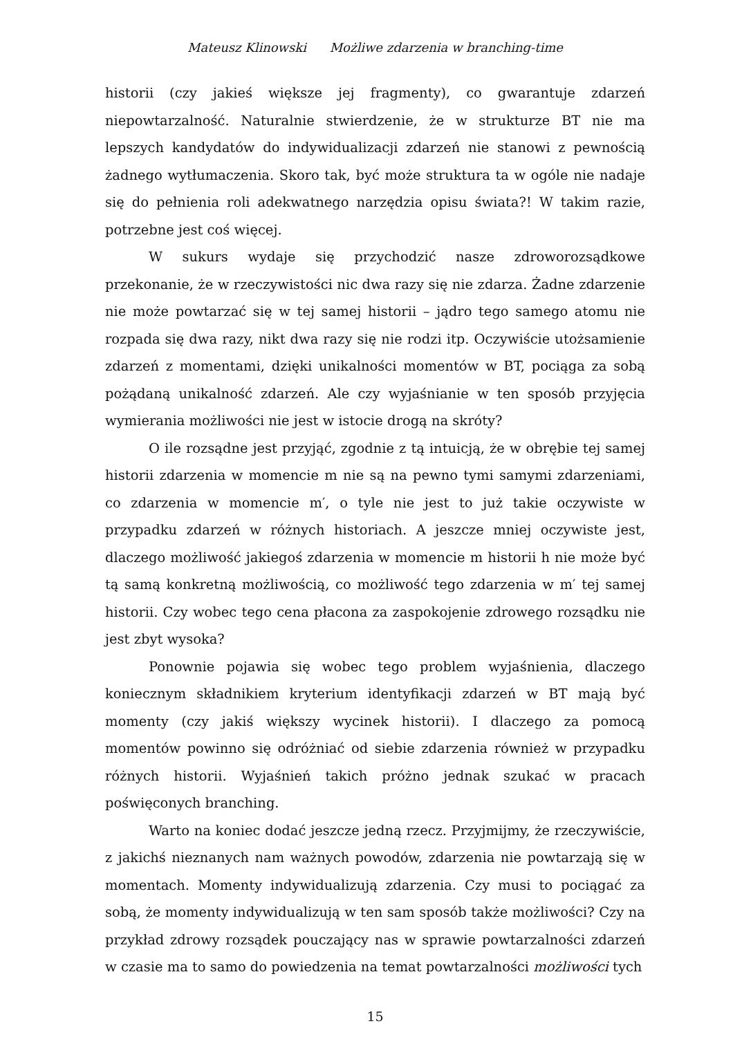Mateusz Klinowski Możliwe zdarzenia w branching-time
historii (czy jakieś większe jej fragmenty), co gwarantuje zdarzeń niepowtarzalność. Naturalnie stwierdzenie, że w strukturze BT nie ma lepszych kandydatów do indywidualizacji zdarzeń nie stanowi z pewnością żadnego wytłumaczenia. Skoro tak, być może struktura ta w ogóle nie nadaje się do pełnienia roli adekwatnego narzędzia opisu świata?! W takim razie, potrzebne jest coś więcej.
W sukurs wydaje się przychodzić nasze zdroworozsądkowe przekonanie, że w rzeczywistości nic dwa razy się nie zdarza. Żadne zdarzenie nie może powtarzać się w tej samej historii – jądro tego samego atomu nie rozpada się dwa razy, nikt dwa razy się nie rodzi itp. Oczywiście utożsamienie zdarzeń z momentami, dzięki unikalności momentów w BT, pociąga za sobą pożądaną unikalność zdarzeń. Ale czy wyjaśnianie w ten sposób przyjęcia wymierania możliwości nie jest w istocie drogą na skróty?
O ile rozsądne jest przyjąć, zgodnie z tą intuicją, że w obrębie tej samej historii zdarzenia w momencie m nie są na pewno tymi samymi zdarzeniami, co zdarzenia w momencie m′, o tyle nie jest to już takie oczywiste w przypadku zdarzeń w różnych historiach. A jeszcze mniej oczywiste jest, dlaczego możliwość jakiegoś zdarzenia w momencie m historii h nie może być tą samą konkretną możliwością, co możliwość tego zdarzenia w m′ tej samej historii. Czy wobec tego cena płacona za zaspokojenie zdrowego rozsądku nie jest zbyt wysoka?
Ponownie pojawia się wobec tego problem wyjaśnienia, dlaczego koniecznym składnikiem kryterium identyfikacji zdarzeń w BT mają być momenty (czy jakiś większy wycinek historii). I dlaczego za pomocą momentów powinno się odróżniać od siebie zdarzenia również w przypadku różnych historii. Wyjaśnień takich próżno jednak szukać w pracach poświęconych branching.
Warto na koniec dodać jeszcze jedną rzecz. Przyjmijmy, że rzeczywiście, z jakichś nieznanych nam ważnych powodów, zdarzenia nie powtarzają się w momentach. Momenty indywidualizują zdarzenia. Czy musi to pociągać za sobą, że momenty indywidualizują w ten sam sposób także możliwości? Czy na przykład zdrowy rozsądek pouczający nas w sprawie powtarzalności zdarzeń w czasie ma to samo do powiedzenia na temat powtarzalności możliwości tych
15